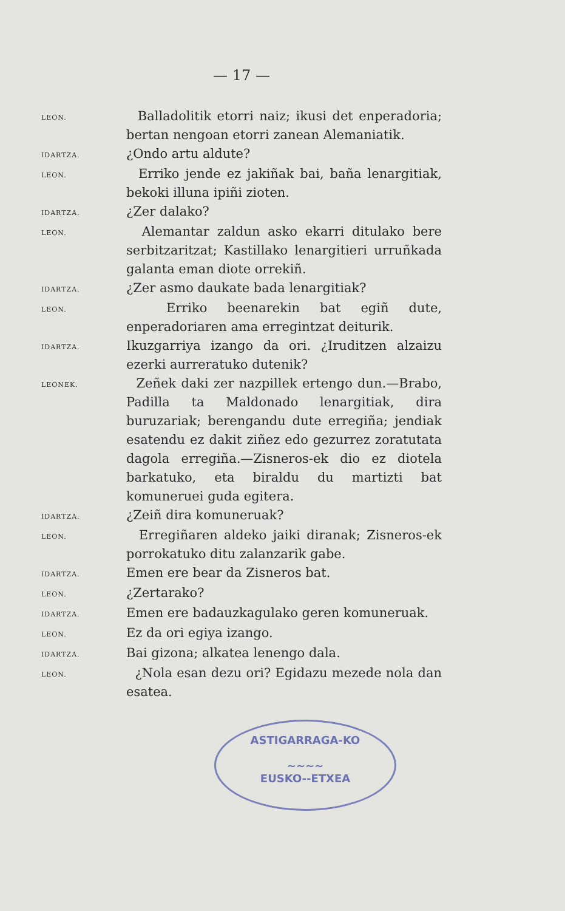— 17 —
LEON.
Balladolitik etorri naiz; ikusi det enperadoria; bertan nengoan etorri zanean Alemaniatik.
IDARTZA.
¿Ondo artu aldute?
LEON.
Erriko jende ez jakiñak bai, baña lenargitiak, bekoki illuna ipiñi zioten.
IDARTZA.
¿Zer dalako?
LEON.
Alemantar zaldun asko ekarri ditulako bere serbitzaritzat; Kastillako lenargitieri urruñkada galanta eman diote orrekiñ.
IDARTZA.
¿Zer asmo daukate bada lenargitiak?
LEON.
Erriko beenarekin bat egiñ dute, enperadoriaren ama erregintzat deiturik.
IDARTZA.
Ikuzgarriya izango da ori. ¿Iruditzen alzaizu ezerki aurreratuko dutenik?
LEONEK.
Zeñek daki zer nazpillek ertengo dun.—Brabo, Padilla ta Maldonado lenargitiak, dira buruzariak; berengandu dute erregiña; jendiak esatendu ez dakit ziñez edo gezurrez zoratutata dagola erregiña.—Zisneros-ek dio ez diotela barkatuko, eta biraldu du martizti bat komuneruei guda egitera.
IDARTZA.
¿Zeiñ dira komuneruak?
LEON.
Erregiñaren aldeko jaiki diranak; Zisneros-ek porrokatuko ditu zalanzarik gabe.
IDARTZA.
Emen ere bear da Zisneros bat.
LEON.
¿Zertarako?
IDARTZA.
Emen ere badauzkagulako geren komuneruak.
LEON.
Ez da ori egiya izango.
IDARTZA.
Bai gizona; alkatea lenengo dala.
LEON.
¿Nola esan dezu ori? Egidazu mezede nola dan esatea.
ASTIGARRAGA-KO
~~~~
EUSKO--ETXEA